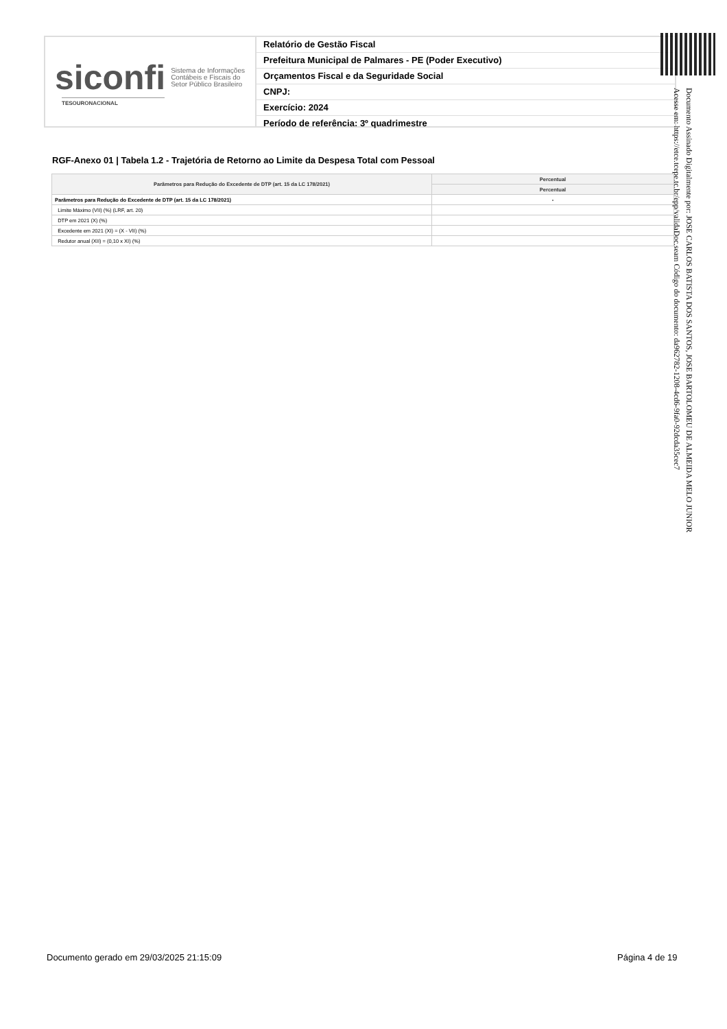siconfi Sistema de Informações
Contábeis e Fiscais do
Setor Público Brasileiro
TESOURONACIONAL
Relatório de Gestão Fiscal
Prefeitura Municipal de Palmares - PE (Poder Executivo)
Orçamentos Fiscal e da Seguridade Social
CNPJ:
Exercício: 2024
Período de referência: 3º quadrimestre
RGF-Anexo 01 | Tabela 1.2 - Trajetória de Retorno ao Limite da Despesa Total com Pessoal
| Parâmetros para Redução do Excedente de DTP (art. 15 da LC 178/2021) | Percentual |
| --- | --- |
| | Percentual |
| Parâmetros para Redução do Excedente de DTP (art. 15 da LC 178/2021) | - |
| Limite Máximo (VII) (%) (LRF, art. 20) | |
| DTP em 2021 (X) (%) | |
| Excedente em 2021 (XI) = (X - VII) (%) | |
| Redutor anual (XII) = (0,10 x XI) (%) | |
Documento Assinado Digitalmente por: JOSE CARLOS BATISTA DOS SANTOS, JOSE BARTOLOMEU DE ALMEIDA MELO JUNIOR
Acesse em: https://etce.tcepe.tc.br/epp/validaDoc.seam Código do documento: da962782-1208-4cd6-9fa0-92dcda35cec7
Documento gerado em 29/03/2025 21:15:09
Página 4 de 19